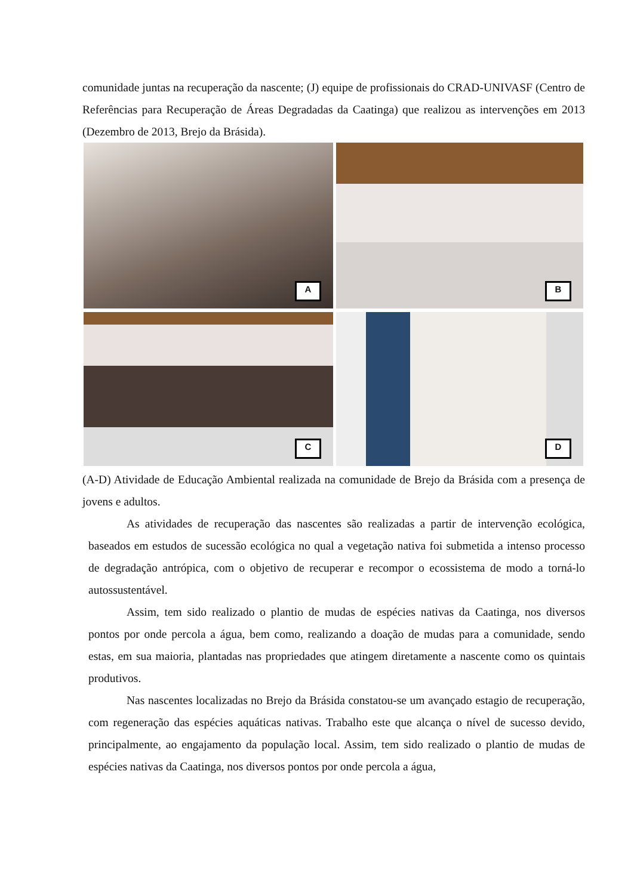comunidade juntas na recuperação da nascente; (J) equipe de profissionais do CRAD-UNIVASF (Centro de Referências para Recuperação de Áreas Degradadas da Caatinga) que realizou as intervenções em 2013 (Dezembro de 2013, Brejo da Brásida).
A
B
C
D
(A-D) Atividade de Educação Ambiental realizada na comunidade de Brejo da Brásida com a presença de jovens e adultos.
As atividades de recuperação das nascentes são realizadas a partir de intervenção ecológica, baseados em estudos de sucessão ecológica no qual a vegetação nativa foi submetida a intenso processo de degradação antrópica, com o objetivo de recuperar e recompor o ecossistema de modo a torná-lo autossustentável.
Assim, tem sido realizado o plantio de mudas de espécies nativas da Caatinga, nos diversos pontos por onde percola a água, bem como, realizando a doação de mudas para a comunidade, sendo estas, em sua maioria, plantadas nas propriedades que atingem diretamente a nascente como os quintais produtivos.
Nas nascentes localizadas no Brejo da Brásida constatou-se um avançado estagio de recuperação, com regeneração das espécies aquáticas nativas. Trabalho este que alcança o nível de sucesso devido, principalmente, ao engajamento da população local. Assim, tem sido realizado o plantio de mudas de espécies nativas da Caatinga, nos diversos pontos por onde percola a água,